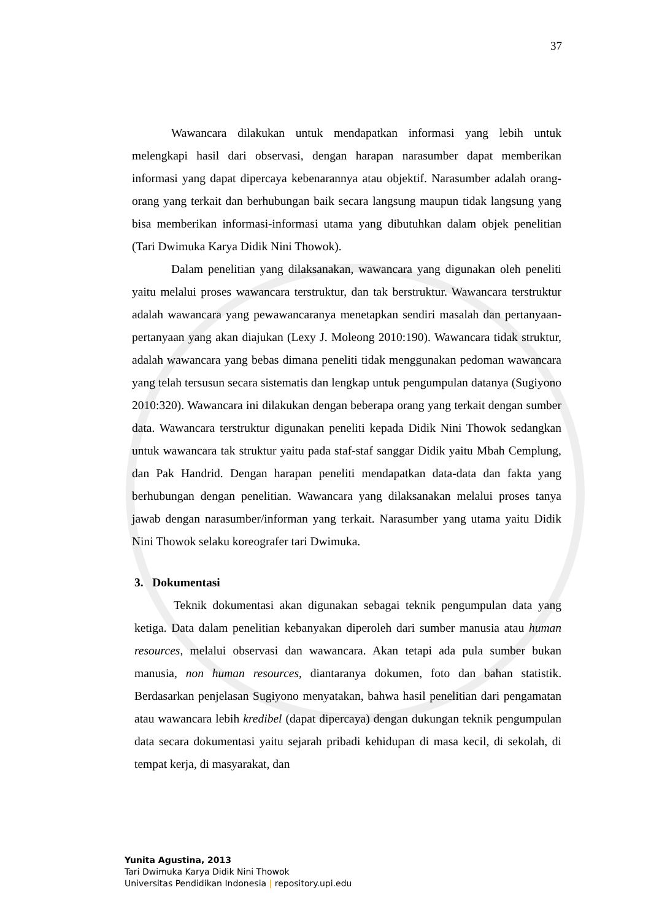37
Wawancara dilakukan untuk mendapatkan informasi yang lebih untuk melengkapi hasil dari observasi, dengan harapan narasumber dapat memberikan informasi yang dapat dipercaya kebenarannya atau objektif. Narasumber adalah orang-orang yang terkait dan berhubungan baik secara langsung maupun tidak langsung yang bisa memberikan informasi-informasi utama yang dibutuhkan dalam objek penelitian (Tari Dwimuka Karya Didik Nini Thowok).
Dalam penelitian yang dilaksanakan, wawancara yang digunakan oleh peneliti yaitu melalui proses wawancara terstruktur, dan tak berstruktur. Wawancara terstruktur adalah wawancara yang pewawancaranya menetapkan sendiri masalah dan pertanyaan-pertanyaan yang akan diajukan (Lexy J. Moleong 2010:190). Wawancara tidak struktur, adalah wawancara yang bebas dimana peneliti tidak menggunakan pedoman wawancara yang telah tersusun secara sistematis dan lengkap untuk pengumpulan datanya (Sugiyono 2010:320). Wawancara ini dilakukan dengan beberapa orang yang terkait dengan sumber data. Wawancara terstruktur digunakan peneliti kepada Didik Nini Thowok sedangkan untuk wawancara tak struktur yaitu pada staf-staf sanggar Didik yaitu Mbah Cemplung, dan Pak Handrid. Dengan harapan peneliti mendapatkan data-data dan fakta yang berhubungan dengan penelitian. Wawancara yang dilaksanakan melalui proses tanya jawab dengan narasumber/informan yang terkait. Narasumber yang utama yaitu Didik Nini Thowok selaku koreografer tari Dwimuka.
3. Dokumentasi
Teknik dokumentasi akan digunakan sebagai teknik pengumpulan data yang ketiga. Data dalam penelitian kebanyakan diperoleh dari sumber manusia atau human resources, melalui observasi dan wawancara. Akan tetapi ada pula sumber bukan manusia, non human resources, diantaranya dokumen, foto dan bahan statistik. Berdasarkan penjelasan Sugiyono menyatakan, bahwa hasil penelitian dari pengamatan atau wawancara lebih kredibel (dapat dipercaya) dengan dukungan teknik pengumpulan data secara dokumentasi yaitu sejarah pribadi kehidupan di masa kecil, di sekolah, di tempat kerja, di masyarakat, dan
Yunita Agustina, 2013
Tari Dwimuka Karya Didik Nini Thowok
Universitas Pendidikan Indonesia | repository.upi.edu